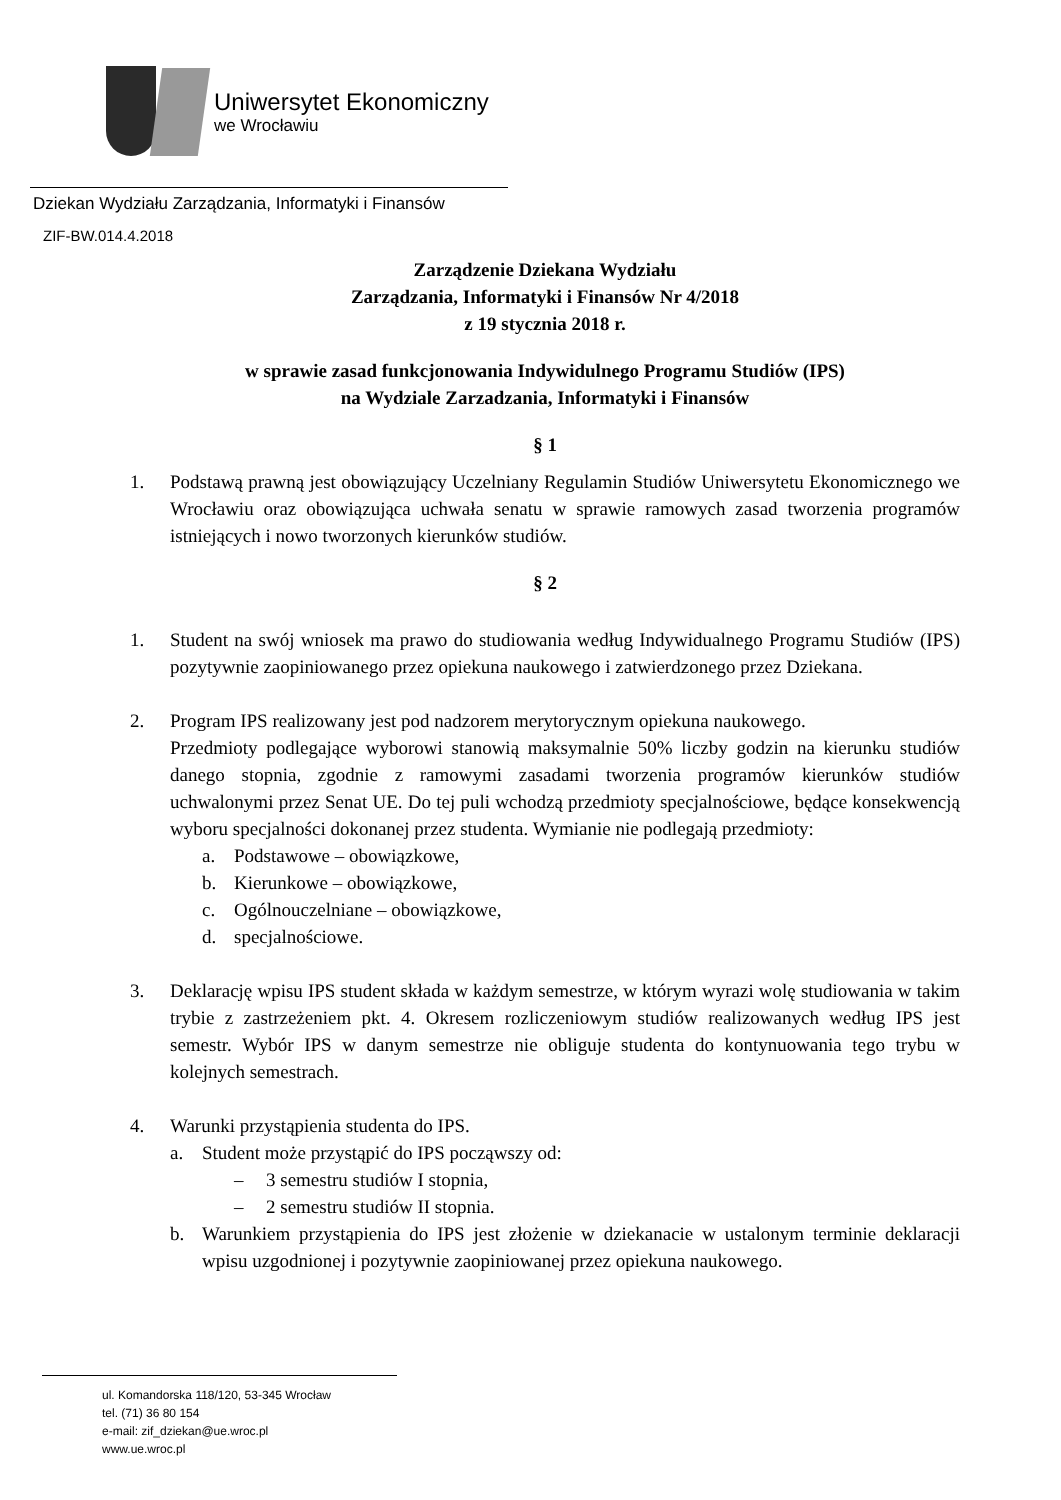Uniwersytet Ekonomiczny
we Wrocławiu
Dziekan Wydziału Zarządzania, Informatyki i Finansów
ZIF-BW.014.4.2018
Zarządzenie Dziekana Wydziału
Zarządzania, Informatyki i Finansów Nr 4/2018
z 19 stycznia 2018 r.
w sprawie zasad funkcjonowania Indywidulnego Programu Studiów (IPS)
na Wydziale Zarzadzania, Informatyki i Finansów
§ 1
1. Podstawą prawną jest obowiązujący Uczelniany Regulamin Studiów Uniwersytetu Ekonomicznego we Wrocławiu oraz obowiązująca uchwała senatu w sprawie ramowych zasad tworzenia programów istniejących i nowo tworzonych kierunków studiów.
§ 2
1. Student na swój wniosek ma prawo do studiowania według Indywidualnego Programu Studiów (IPS) pozytywnie zaopiniowanego przez opiekuna naukowego i zatwierdzonego przez Dziekana.
2. Program IPS realizowany jest pod nadzorem merytorycznym opiekuna naukowego.
Przedmioty podlegające wyborowi stanowią maksymalnie 50% liczby godzin na kierunku studiów danego stopnia, zgodnie z ramowymi zasadami tworzenia programów kierunków studiów uchwalonymi przez Senat UE. Do tej puli wchodzą przedmioty specjalnościowe, będące konsekwencją wyboru specjalności dokonanej przez studenta. Wymianie nie podlegają przedmioty:
a. Podstawowe – obowiązkowe,
b. Kierunkowe – obowiązkowe,
c. Ogólnouczelniane – obowiązkowe,
d. specjalnościowe.
3. Deklarację wpisu IPS student składa w każdym semestrze, w którym wyrazi wolę studiowania w takim trybie z zastrzeżeniem pkt. 4. Okresem rozliczeniowym studiów realizowanych według IPS jest semestr. Wybór IPS w danym semestrze nie obliguje studenta do kontynuowania tego trybu w kolejnych semestrach.
4. Warunki przystąpienia studenta do IPS.
a. Student może przystąpić do IPS począwszy od:
– 3 semestru studiów I stopnia,
– 2 semestru studiów II stopnia.
b. Warunkiem przystąpienia do IPS jest złożenie w dziekanacie w ustalonym terminie deklaracji wpisu uzgodnionej i pozytywnie zaopiniowanej przez opiekuna naukowego.
ul. Komandorska 118/120, 53-345 Wrocław
tel. (71) 36 80 154
e-mail: zif_dziekan@ue.wroc.pl
www.ue.wroc.pl